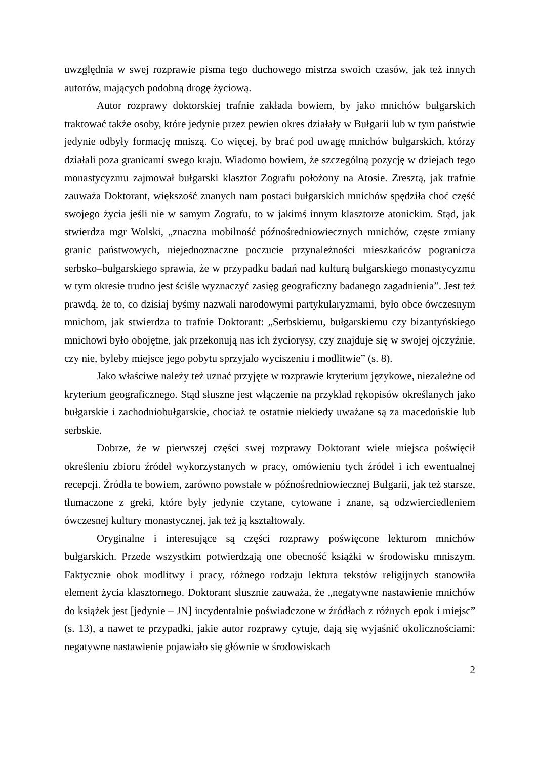uwzględnia w swej rozprawie pisma tego duchowego mistrza swoich czasów, jak też innych autorów, mających podobną drogę życiową.
Autor rozprawy doktorskiej trafnie zakłada bowiem, by jako mnichów bułgarskich traktować także osoby, które jedynie przez pewien okres działały w Bułgarii lub w tym państwie jedynie odbyły formację mniszą. Co więcej, by brać pod uwagę mnichów bułgarskich, którzy działali poza granicami swego kraju. Wiadomo bowiem, że szczególną pozycję w dziejach tego monastycyzmu zajmował bułgarski klasztor Zografu położony na Atosie. Zresztą, jak trafnie zauważa Doktorant, większość znanych nam postaci bułgarskich mnichów spędziła choć część swojego życia jeśli nie w samym Zografu, to w jakimś innym klasztorze atonickim. Stąd, jak stwierdza mgr Wolski, „znaczna mobilność późnośredniowiecznych mnichów, częste zmiany granic państwowych, niejednoznaczne poczucie przynależności mieszkańców pogranicza serbsko–bułgarskiego sprawia, że w przypadku badań nad kulturą bułgarskiego monastycyzmu w tym okresie trudno jest ściśle wyznaczyć zasięg geograficzny badanego zagadnienia”. Jest też prawdą, że to, co dzisiaj byśmy nazwali narodowymi partykularyzmami, było obce ówczesnym mnichom, jak stwierdza to trafnie Doktorant: „Serbskiemu, bułgarskiemu czy bizantyńskiego mnichowi było obojętne, jak przekonują nas ich życiorysy, czy znajduje się w swojej ojczyźnie, czy nie, byleby miejsce jego pobytu sprzyjało wyciszeniu i modlitwie” (s. 8).
Jako właściwe należy też uznać przyjęte w rozprawie kryterium językowe, niezależne od kryterium geograficznego. Stąd słuszne jest włączenie na przykład rękopisów określanych jako bułgarskie i zachodniobułgarskie, chociaż te ostatnie niekiedy uważane są za macedońskie lub serbskie.
Dobrze, że w pierwszej części swej rozprawy Doktorant wiele miejsca poświęcił określeniu zbioru źródeł wykorzystanych w pracy, omówieniu tych źródeł i ich ewentualnej recepcji. Źródła te bowiem, zarówno powstałe w późnośredniowiecznej Bułgarii, jak też starsze, tłumaczone z greki, które były jedynie czytane, cytowane i znane, są odzwierciedleniem ówczesnej kultury monastycznej, jak też ją kształtowały.
Oryginalne i interesujące są części rozprawy poświęcone lekturom mnichów bułgarskich. Przede wszystkim potwierdzają one obecność książki w środowisku mniszym. Faktycznie obok modlitwy i pracy, różnego rodzaju lektura tekstów religijnych stanowiła element życia klasztornego. Doktorant słusznie zauważa, że „negatywne nastawienie mnichów do książek jest [jedynie – JN] incydentalnie poświadczone w źródłach z różnych epok i miejsc” (s. 13), a nawet te przypadki, jakie autor rozprawy cytuje, dają się wyjaśnić okolicznościami: negatywne nastawienie pojawiało się głównie w środowiskach
2